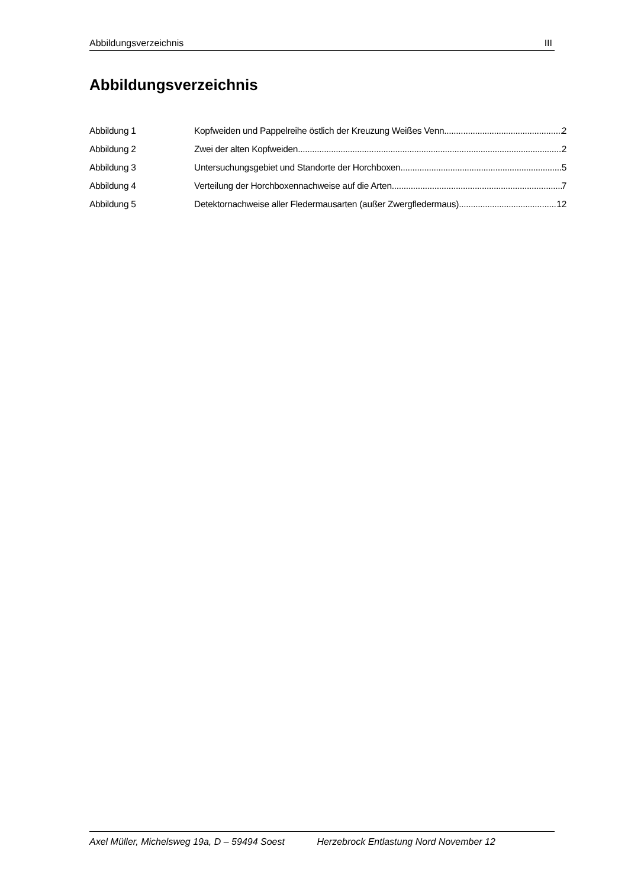Abbildungsverzeichnis III
Abbildungsverzeichnis
Abbildung 1 Kopfweiden und Pappelreihe östlich der Kreuzung Weißes Venn 2
Abbildung 2 Zwei der alten Kopfweiden 2
Abbildung 3 Untersuchungsgebiet und Standorte der Horchboxen 5
Abbildung 4 Verteilung der Horchboxennachweise auf die Arten 7
Abbildung 5 Detektornachweise aller Fledermausarten (außer Zwergfledermaus) 12
Axel Müller, Michelsweg 19a, D – 59494 Soest Herzebrock Entlastung Nord November 12